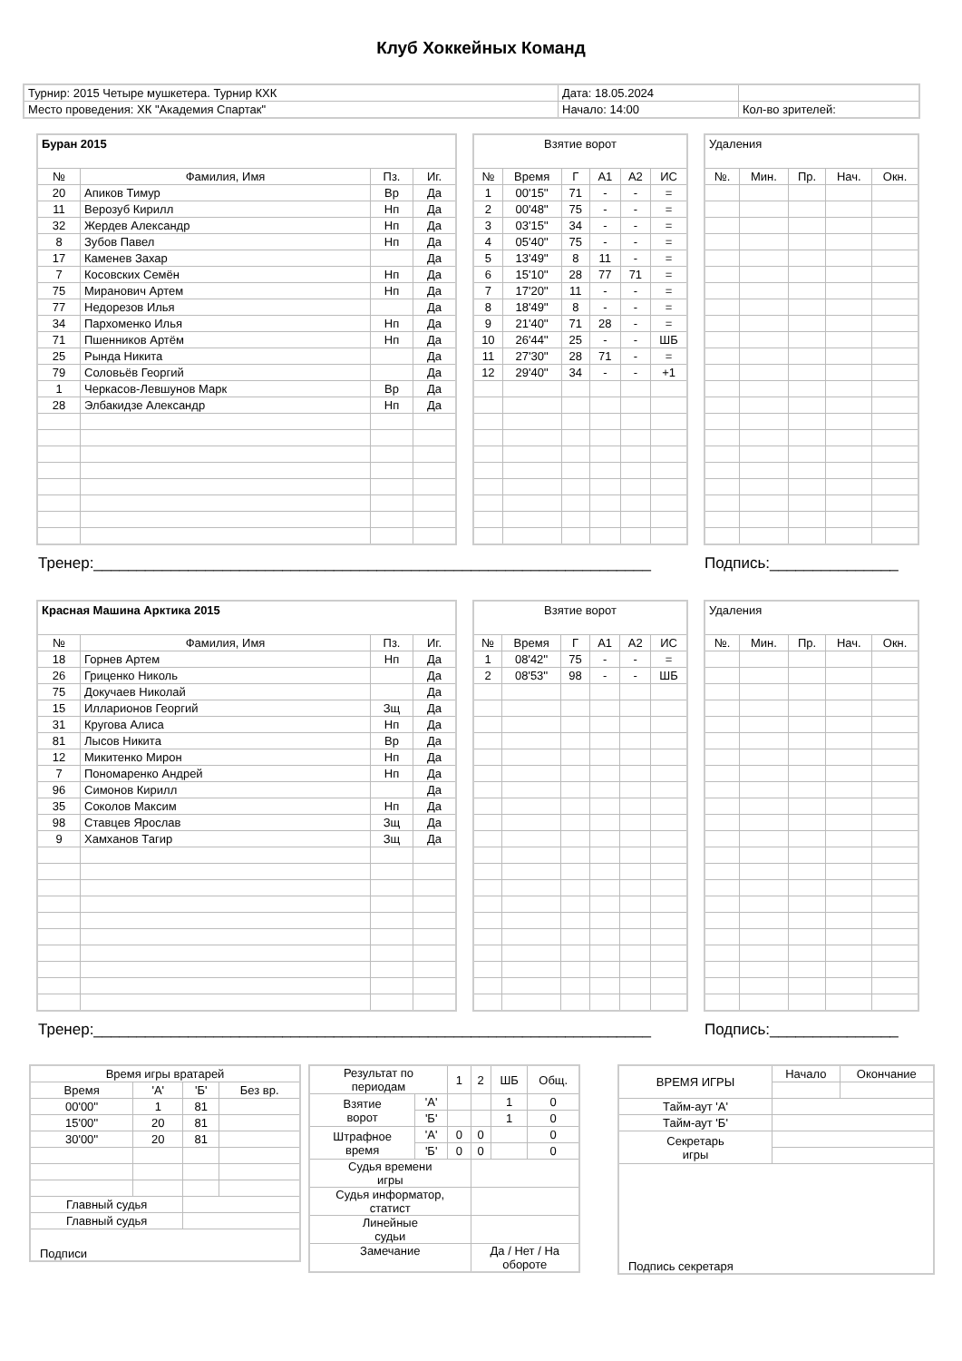Клуб Хоккейных Команд
| Турнир: 2015 Четыре мушкетера. Турнир КХК | Дата: 18.05.2024 | |
| Место проведения: ХК "Академия Спартак" | Начало: 14:00 | Кол-во зрителей: |
| Буран 2015 | | | |
| № | Фамилия, Имя | Пз. | Иг. |
| 20 | Апиков Тимур | Вр | Да |
| 11 | Верозуб Кирилл | Нп | Да |
| 32 | Жердев Александр | Нп | Да |
| 8 | Зубов Павел | Нп | Да |
| 17 | Каменев Захар | | Да |
| 7 | Косовских Семён | Нп | Да |
| 75 | Миранович Артем | Нп | Да |
| 77 | Недорезов Илья | | Да |
| 34 | Пархоменко Илья | Нп | Да |
| 71 | Пшенников Артём | Нп | Да |
| 25 | Рында Никита | | Да |
| 79 | Соловьёв Георгий | | Да |
| 1 | Черкасов-Левшунов Марк | Вр | Да |
| 28 | Элбакидзе Александр | Нп | Да |
| Взятие ворот | | | | | |
| № | Время | Г | А1 | А2 | ИС |
| 1 | 00'15'' | 71 | - | - | = |
| 2 | 00'48'' | 75 | - | - | = |
| 3 | 03'15'' | 34 | - | - | = |
| 4 | 05'40'' | 75 | - | - | = |
| 5 | 13'49'' | 8 | 11 | - | = |
| 6 | 15'10'' | 28 | 77 | 71 | = |
| 7 | 17'20'' | 11 | - | - | = |
| 8 | 18'49'' | 8 | - | - | = |
| 9 | 21'40'' | 71 | 28 | - | = |
| 10 | 26'44'' | 25 | - | - | ШБ |
| 11 | 27'30'' | 28 | 71 | - | = |
| 12 | 29'40'' | 34 | - | - | +1 |
| Удаления | | | | |
| №. | Мин. | Пр. | Нач. | Окн. |
Тренер:_________________________________________________________________ Подпись:_______________
| Красная Машина Арктика 2015 | | | |
| № | Фамилия, Имя | Пз. | Иг. |
| 18 | Горнев Артем | Нп | Да |
| 26 | Гриценко Николь | | Да |
| 75 | Докучаев Николай | | Да |
| 15 | Илларионов Георгий | Зщ | Да |
| 31 | Кругова Алиса | Нп | Да |
| 81 | Лысов Никита | Вр | Да |
| 12 | Микитенко Мирон | Нп | Да |
| 7 | Пономаренко Андрей | Нп | Да |
| 96 | Симонов Кирилл | | Да |
| 35 | Соколов Максим | Нп | Да |
| 98 | Ставцев Ярослав | Зщ | Да |
| 9 | Хамханов Тагир | Зщ | Да |
| Взятие ворот | | | | | |
| № | Время | Г | А1 | А2 | ИС |
| 1 | 08'42'' | 75 | - | - | = |
| 2 | 08'53'' | 98 | - | - | ШБ |
| Удаления | | | | |
| №. | Мин. | Пр. | Нач. | Окн. |
Тренер:_________________________________________________________________ Подпись:_______________
| Время игры вратарей | | | |
| Время | 'А' | 'Б' | Без вр. |
| 00'00'' | 1 | 81 | |
| 15'00'' | 20 | 81 | |
| 30'00'' | 20 | 81 | |
| Главный судья | | | |
| Главный судья | | | |
| Подписи | | | |
| Результат по периодам | | 1 | 2 | ШБ | Общ. |
| Взятие ворот | 'А' | | | 1 | 0 |
| | 'Б' | | | 1 | 0 |
| Штрафное время | 'А' | 0 | 0 | | 0 |
| | 'Б' | 0 | 0 | | 0 |
| Судья времени игры | | | | | |
| Судья информатор, статист | | | | | |
| Линейные судьи | | | | | |
| Замечание | | | Да / Нет / На обороте | | |
| ВРЕМЯ ИГРЫ | Начало | Окончание |
| Тайм-аут 'А' | | |
| Тайм-аут 'Б' | | |
| Секретарь игры | | |
| Подпись секретаря | | |